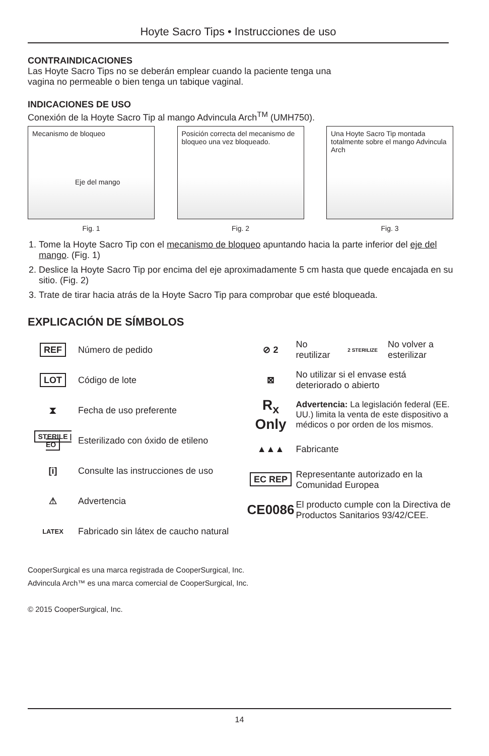Hoyte Sacro Tips • Instrucciones de uso
CONTRAINDICACIONES
Las Hoyte Sacro Tips no se deberán emplear cuando la paciente tenga una
vagina no permeable o bien tenga un tabique vaginal.
INDICACIONES DE USO
Conexión de la Hoyte Sacro Tip al mango Advincula Arch<sup>TM</sup> (UMH750).
Mecanismo de bloqueo
Eje del mango
Fig. 1
Posición correcta del mecanismo de bloqueo una vez bloqueado.
Fig. 2
Una Hoyte Sacro Tip montada totalmente sobre el mango Advincula Arch
Fig. 3
1. Tome la Hoyte Sacro Tip con el mecanismo de bloqueo apuntando hacia la parte inferior del eje del mango. (Fig. 1)
2. Deslice la Hoyte Sacro Tip por encima del eje aproximadamente 5 cm hasta que quede encajada en su sitio. (Fig. 2)
3. Trate de tirar hacia atrás de la Hoyte Sacro Tip para comprobar que esté bloqueada.
EXPLICACIÓN DE SÍMBOLOS
REF
Número de pedido
LOT
Código de lote
⧗
Fecha de uso preferente
STERILE | EO
Esterilizado con óxido de etileno
[i]
Consulte las instrucciones de uso
⚠
Advertencia
LATEX
Fabricado sin látex de caucho natural
⊘ 2
No reutilizar
2 STERILIZE
No volver a esterilizar
⊠
No utilizar si el envase está deteriorado o abierto
R<sub>x</sub> Only
Advertencia: La legislación federal (EE. UU.) limita la venta de este dispositivo a médicos o por orden de los mismos.
▲▲▲
Fabricante
EC REP
Representante autorizado en la Comunidad Europea
CE0086
El producto cumple con la Directiva de Productos Sanitarios 93/42/CEE.
CooperSurgical es una marca registrada de CooperSurgical, Inc.
Advincula Arch™ es una marca comercial de CooperSurgical, Inc.
© 2015 CooperSurgical, Inc.
14